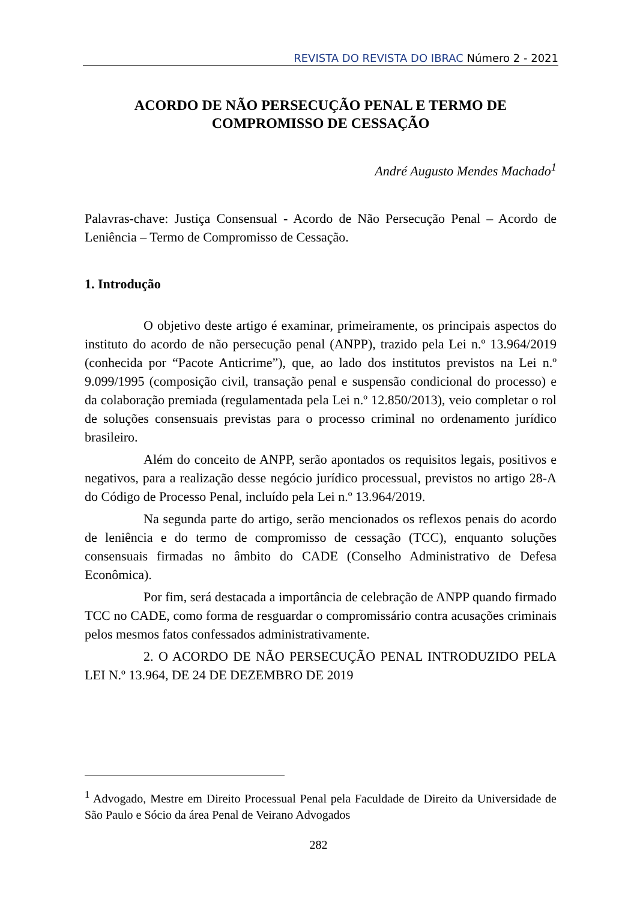REVISTA DO REVISTA DO IBRAC Número 2 - 2021
ACORDO DE NÃO PERSECUÇÃO PENAL E TERMO DE COMPROMISSO DE CESSAÇÃO
André Augusto Mendes Machado<sup>1</sup>
Palavras-chave: Justiça Consensual - Acordo de Não Persecução Penal – Acordo de Leniência – Termo de Compromisso de Cessação.
1. Introdução
O objetivo deste artigo é examinar, primeiramente, os principais aspectos do instituto do acordo de não persecução penal (ANPP), trazido pela Lei n.º 13.964/2019 (conhecida por “Pacote Anticrime”), que, ao lado dos institutos previstos na Lei n.º 9.099/1995 (composição civil, transação penal e suspensão condicional do processo) e da colaboração premiada (regulamentada pela Lei n.º 12.850/2013), veio completar o rol de soluções consensuais previstas para o processo criminal no ordenamento jurídico brasileiro.
Além do conceito de ANPP, serão apontados os requisitos legais, positivos e negativos, para a realização desse negócio jurídico processual, previstos no artigo 28-A do Código de Processo Penal, incluído pela Lei n.º 13.964/2019.
Na segunda parte do artigo, serão mencionados os reflexos penais do acordo de leniência e do termo de compromisso de cessação (TCC), enquanto soluções consensuais firmadas no âmbito do CADE (Conselho Administrativo de Defesa Econômica).
Por fim, será destacada a importância de celebração de ANPP quando firmado TCC no CADE, como forma de resguardar o compromissário contra acusações criminais pelos mesmos fatos confessados administrativamente.
2. O ACORDO DE NÃO PERSECUÇÃO PENAL INTRODUZIDO PELA LEI N.º 13.964, DE 24 DE DEZEMBRO DE 2019
<sup>1</sup> Advogado, Mestre em Direito Processual Penal pela Faculdade de Direito da Universidade de São Paulo e Sócio da área Penal de Veirano Advogados
282